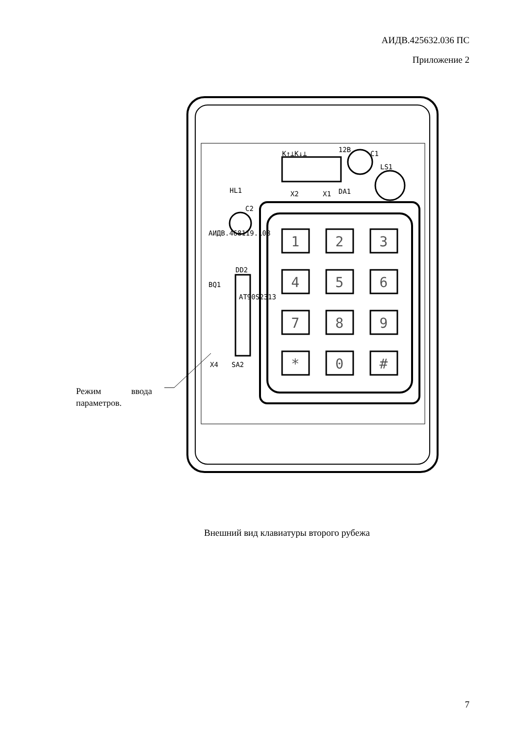АИДВ.425632.036 ПС
Приложение 2
1
2
3
4
5
6
7
8
9
*
0
#
K↑⊥K↓⊥
X2
X1
DA1
C1
LS1
C2
DD2
BQ1
X4
SA2
HL1
12B
AT90S2313
АИДВ.468119.108
Режим ввода параметров.
Внешний вид клавиатуры второго рубежа
7